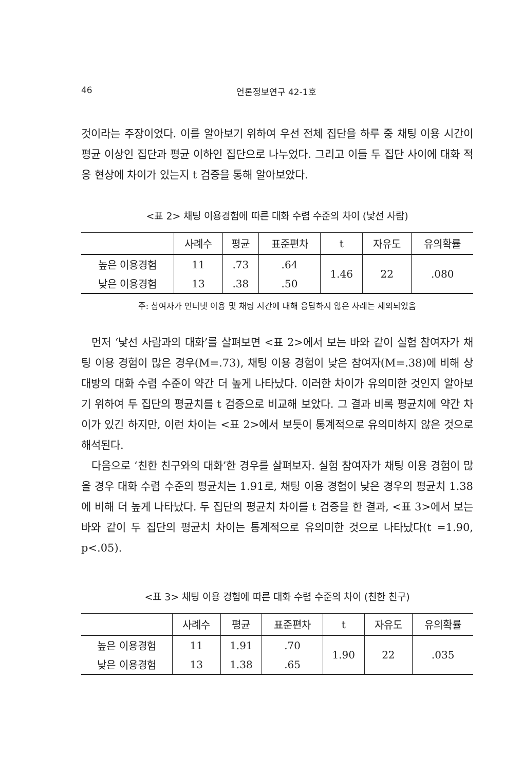46 언론정보연구 42-1호
것이라는 주장이었다. 이를 알아보기 위하여 우선 전체 집단을 하루 중 채팅 이용 시간이 평균 이상인 집단과 평균 이하인 집단으로 나누었다. 그리고 이들 두 집단 사이에 대화 적응 현상에 차이가 있는지 t 검증을 통해 알아보았다.
<표 2> 채팅 이용경험에 따른 대화 수렴 수준의 차이 (낯선 사람)
| | 사례수 | 평균 | 표준편차 | t | 자유도 | 유의확률 |
| --- | --- | --- | --- | --- | --- | --- |
| 높은 이용경험 | 11 | .73 | .64 | 1.46 | 22 | .080 |
| 낮은 이용경험 | 13 | .38 | .50 | | | |
주: 참여자가 인터넷 이용 및 채팅 시간에 대해 응답하지 않은 사례는 제외되었음
먼저 ‘낯선 사람과의 대화’를 살펴보면 <표 2>에서 보는 바와 같이 실험 참여자가 채팅 이용 경험이 많은 경우(M=.73), 채팅 이용 경험이 낮은 참여자(M=.38)에 비해 상대방의 대화 수렴 수준이 약간 더 높게 나타났다. 이러한 차이가 유의미한 것인지 알아보기 위하여 두 집단의 평균치를 t 검증으로 비교해 보았다. 그 결과 비록 평균치에 약간 차이가 있긴 하지만, 이런 차이는 <표 2>에서 보듯이 통계적으로 유의미하지 않은 것으로 해석된다.
다음으로 ‘친한 친구와의 대화’한 경우를 살펴보자. 실험 참여자가 채팅 이용 경험이 많을 경우 대화 수렴 수준의 평균치는 1.91로, 채팅 이용 경험이 낮은 경우의 평균치 1.38에 비해 더 높게 나타났다. 두 집단의 평균치 차이를 t 검증을 한 결과, <표 3>에서 보는 바와 같이 두 집단의 평균치 차이는 통계적으로 유의미한 것으로 나타났다(t =1.90, p<.05).
<표 3> 채팅 이용 경험에 따른 대화 수렴 수준의 차이 (친한 친구)
| | 사례수 | 평균 | 표준편차 | t | 자유도 | 유의확률 |
| --- | --- | --- | --- | --- | --- | --- |
| 높은 이용경험 | 11 | 1.91 | .70 | 1.90 | 22 | .035 |
| 낮은 이용경험 | 13 | 1.38 | .65 | | | |